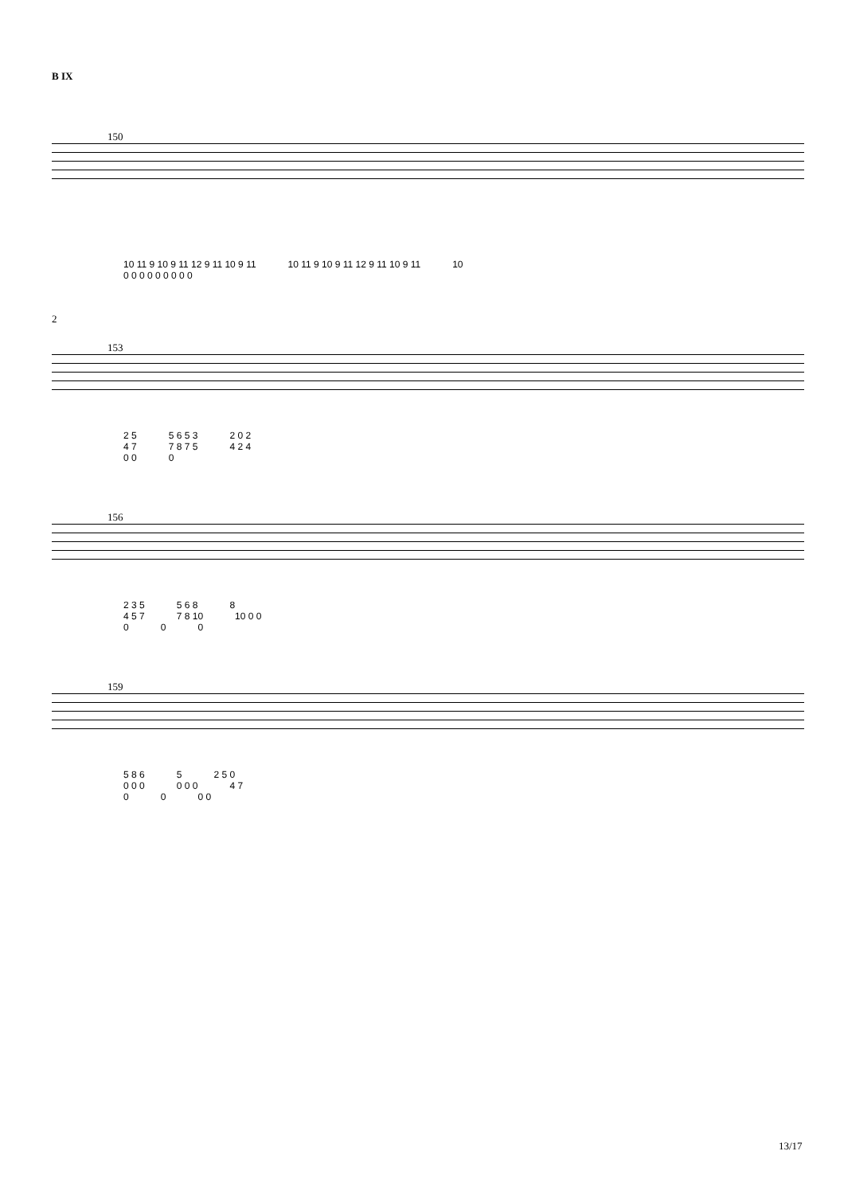B IX
150
10 11 9 10 9 11 12 9 11 10 9 11 10 11 9 10 9 11 12 9 11 10 9 11 10
0 0 0 0 0 0 0 0 0
2
153
2 5 5 6 5 3 2 0 2
4 7 7 8 7 5 4 2 4
0 0 0
156
2 3 5 5 6 8 8
4 5 7 7 8 10 10 0 0
0 0 0
159
5 8 6 5 2 5 0
0 0 0 0 0 0 4 7
0 0 0 0
13/17